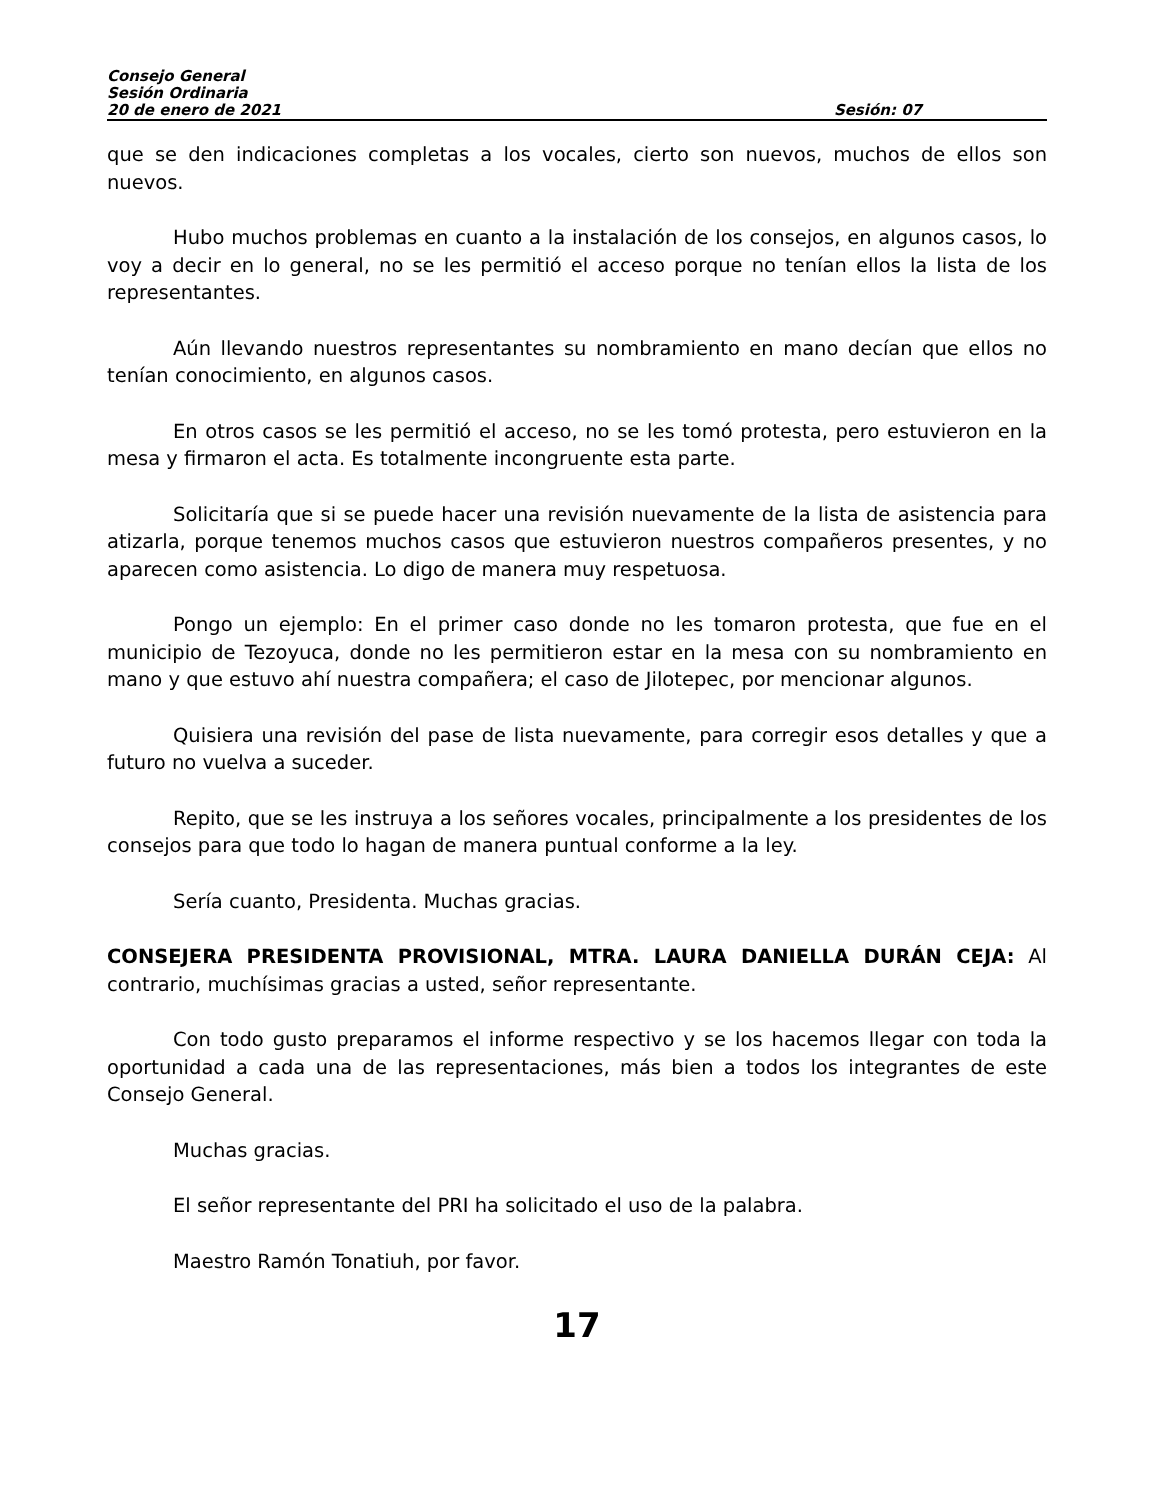Consejo General
Sesión Ordinaria
20 de enero de 2021 Sesión: 07
que se den indicaciones completas a los vocales, cierto son nuevos, muchos de ellos son nuevos.
Hubo muchos problemas en cuanto a la instalación de los consejos, en algunos casos, lo voy a decir en lo general, no se les permitió el acceso porque no tenían ellos la lista de los representantes.
Aún llevando nuestros representantes su nombramiento en mano decían que ellos no tenían conocimiento, en algunos casos.
En otros casos se les permitió el acceso, no se les tomó protesta, pero estuvieron en la mesa y firmaron el acta. Es totalmente incongruente esta parte.
Solicitaría que si se puede hacer una revisión nuevamente de la lista de asistencia para atizarla, porque tenemos muchos casos que estuvieron nuestros compañeros presentes, y no aparecen como asistencia. Lo digo de manera muy respetuosa.
Pongo un ejemplo: En el primer caso donde no les tomaron protesta, que fue en el municipio de Tezoyuca, donde no les permitieron estar en la mesa con su nombramiento en mano y que estuvo ahí nuestra compañera; el caso de Jilotepec, por mencionar algunos.
Quisiera una revisión del pase de lista nuevamente, para corregir esos detalles y que a futuro no vuelva a suceder.
Repito, que se les instruya a los señores vocales, principalmente a los presidentes de los consejos para que todo lo hagan de manera puntual conforme a la ley.
Sería cuanto, Presidenta. Muchas gracias.
CONSEJERA PRESIDENTA PROVISIONAL, MTRA. LAURA DANIELLA DURÁN CEJA: Al contrario, muchísimas gracias a usted, señor representante.
Con todo gusto preparamos el informe respectivo y se los hacemos llegar con toda la oportunidad a cada una de las representaciones, más bien a todos los integrantes de este Consejo General.
Muchas gracias.
El señor representante del PRI ha solicitado el uso de la palabra.
Maestro Ramón Tonatiuh, por favor.
17